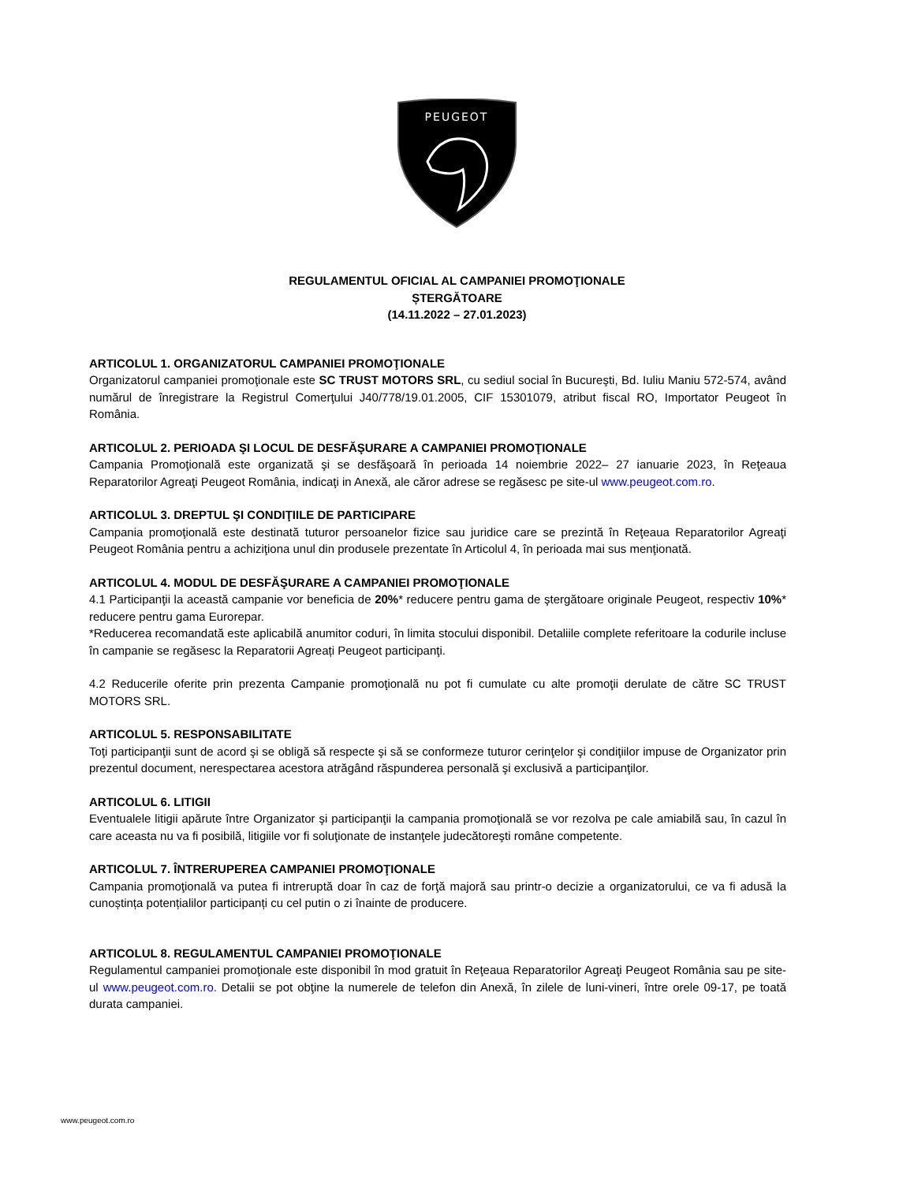PEUGEOT
REGULAMENTUL OFICIAL AL CAMPANIEI PROMOŢIONALE
ȘTERGĂTOARE
(14.11.2022 – 27.01.2023)
ARTICOLUL 1. ORGANIZATORUL CAMPANIEI PROMOŢIONALE
Organizatorul campaniei promoţionale este SC TRUST MOTORS SRL, cu sediul social în Bucureşti, Bd. Iuliu Maniu 572-574, având numărul de înregistrare la Registrul Comerţului J40/778/19.01.2005, CIF 15301079, atribut fiscal RO, Importator Peugeot în România.
ARTICOLUL 2. PERIOADA ŞI LOCUL DE DESFĂŞURARE A CAMPANIEI PROMOŢIONALE
Campania Promoţională este organizată şi se desfăşoară în perioada 14 noiembrie 2022– 27 ianuarie 2023, în Reţeaua Reparatorilor Agreaţi Peugeot România, indicaţi in Anexă, ale căror adrese se regăsesc pe site-ul www.peugeot.com.ro.
ARTICOLUL 3. DREPTUL ŞI CONDIŢIILE DE PARTICIPARE
Campania promoţională este destinată tuturor persoanelor fizice sau juridice care se prezintă în Reţeaua Reparatorilor Agreaţi Peugeot România pentru a achiziţiona unul din produsele prezentate în Articolul 4, în perioada mai sus menţionată.
ARTICOLUL 4. MODUL DE DESFĂŞURARE A CAMPANIEI PROMOŢIONALE
4.1 Participanţii la această campanie vor beneficia de 20%* reducere pentru gama de ştergătoare originale Peugeot, respectiv 10%* reducere pentru gama Eurorepar.
*Reducerea recomandată este aplicabilă anumitor coduri, în limita stocului disponibil. Detaliile complete referitoare la codurile incluse în campanie se regăsesc la Reparatorii Agreați Peugeot participanţi.
4.2 Reducerile oferite prin prezenta Campanie promoţională nu pot fi cumulate cu alte promoţii derulate de către SC TRUST MOTORS SRL.
ARTICOLUL 5. RESPONSABILITATE
Toţi participanţii sunt de acord şi se obligă să respecte şi să se conformeze tuturor cerinţelor şi condiţiilor impuse de Organizator prin prezentul document, nerespectarea acestora atrăgând răspunderea personală şi exclusivă a participanţilor.
ARTICOLUL 6. LITIGII
Eventualele litigii apărute între Organizator şi participanţii la campania promoţională se vor rezolva pe cale amiabilă sau, în cazul în care aceasta nu va fi posibilă, litigiile vor fi soluţionate de instanţele judecătoreşti române competente.
ARTICOLUL 7. ÎNTRERUPEREA CAMPANIEI PROMOŢIONALE
Campania promoţională va putea fi intreruptă doar în caz de forţă majoră sau printr-o decizie a organizatorului, ce va fi adusă la cunoștința potențialilor participanți cu cel putin o zi înainte de producere.
ARTICOLUL 8. REGULAMENTUL CAMPANIEI PROMOŢIONALE
Regulamentul campaniei promoţionale este disponibil în mod gratuit în Reţeaua Reparatorilor Agreaţi Peugeot România sau pe site-ul www.peugeot.com.ro. Detalii se pot obţine la numerele de telefon din Anexă, în zilele de luni-vineri, între orele 09-17, pe toată durata campaniei.
www.peugeot.com.ro